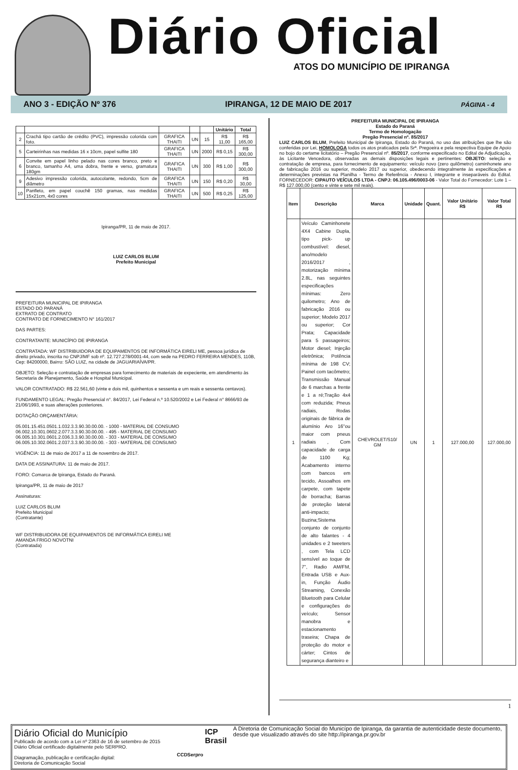Diário Oficial
ATOS DO MUNICÍPIO DE IPIRANGA
ANO 3 - EDIÇÃO Nº 376 IPIRANGA, 12 DE MAIO DE 2017 PÁGINA - 4
| | | | | | Unitário | Total |
| --- | --- | --- | --- | --- | --- | --- |
| 2 | Crachá tipo cartão de crédito (PVC), impressão colorida com foto. | GRAFICA THAITI | UN | 15 | R$ 11,00 | R$ 165,00 |
| 5 | Carteirinhas nas medidas 16 x 10cm, papel sulfite 180 | GRAFICA THAITI | UN | 2000 | R$ 0,15 | R$ 300,00 |
| 6 | Convite em papel linho pelado nas cores branco, preto e branco, tamanho A4, uma dobra, frente e verso, gramatura 180gm | GRAFICA THAITI | UN | 300 | R$ 1,00 | R$ 300,00 |
| 9 | Adesivo impressão colorida, autocolante, redondo, 5cm de diâmetro | GRAFICA THAITI | UN | 150 | R$ 0,20 | R$ 30,00 |
| 10 | Panfleto, em papel couchê 150 gramas, nas medidas 15x21cm, 4x0 cores | GRAFICA THAITI | UN | 500 | R$ 0,25 | R$ 125,00 |
Ipiranga/PR, 11 de maio de 2017.
LUIZ CARLOS BLUM
Prefeito Municipal
PREFEITURA MUNICIPAL DE IPIRANGA
ESTADO DO PARANÁ
EXTRATO DE CONTRATO
CONTRATO DE FORNECIMENTO N° 161/2017
DAS PARTES:
CONTRATANTE: MUNICÍPIO DE IPIRANGA
CONTRATADA: WF DISTRIBUIDORA DE EQUIPAMENTOS DE INFORMÁTICA EIRELI ME, pessoa jurídica de direito privado, inscrita no CNPJ/MF sob nº. 12.727.278/0001-44, com sede na PEDRO FERREIRA MENDES, 110B, Cep: 84200000, Bairro: SÃO LUIZ, na cidade de JAGUARIAÍVA/PR.
OBJETO: Seleção e contratação de empresas para fornecimento de materiais de expeciente, em atendimento às Secretaria de Planejamento, Saúde e Hospital Municipal.
VALOR CONTRATADO: R$ 22.561,60 (vinte e dois mil, quinhentos e sessenta e um reais e sessenta centavos).
FUNDAMENTO LEGAL: Pregão Presencial n°. 84/2017, Lei Federal n.º 10.520/2002 e Lei Federal n° 8666/93 de 21/06/1993, e suas alterações posteriores.
DOTAÇÃO ORÇAMENTÁRIA:
05.001.15.451.0501.1.032.3.3.90.30.00.00. - 1000 - MATERIAL DE CONSUMO
06.002.10.301.0602.2.077.3.3.90.30.00.00. - 495 - MATERIAL DE CONSUMO
06.005.10.301.0601.2.036.3.3.90.30.00.00. - 303 - MATERIAL DE CONSUMO
06.005.10.302.0601.2.037.3.3.90.30.00.00. - 303 - MATERIAL DE CONSUMO
VIGÊNCIA: 11 de maio de 2017 a 11 de novembro de 2017.
DATA DE ASSINATURA: 11 de maio de 2017.
FORO: Comarca de Ipiranga, Estado do Paraná.
Ipiranga/PR, 11 de maio de 2017
Assinaturas:
LUIZ CARLOS BLUM
Prefeito Municipal
(Contratante)
WF DISTRIBUIDORA DE EQUIPAMENTOS DE INFORMÁTICA EIRELI ME
AMANDA FRIGO NOVOTNI
(Contratada)
PREFEITURA MUNICIPAL DE IPIRANGA
Estado do Paraná
Termo de Homologação
Pregão Presencial nº. 85/2017
LUIZ CARLOS BLUM, Prefeito Municipal de Ipiranga, Estado do Paraná, no uso das atribuições que lhe são conferidas por Lei, HOMOLOGA todos os atos praticados pela Srª. Pregoeira e pela respectiva Equipe de Apoio no bojo do certame licitatório – Pregão Presencial nº. 85/2017, conforme especificado no Edital de Adjudicação, às Licitante Vencedora, observadas as demais disposições legais e pertinentes: OBJETO: seleção e contratação de empresa, para fornecimento de equipamento: veículo novo (zero quilômetro) caminhonete ano de fabricação 2016 ou superior, modelo 2017 ou superior, obedecendo integralmente às especificações e determinações previstas na Planilha - Termo de Referência - Anexo I, integrante e inseparáveis do Edital. FORNECEDOR: CIPAUTO VEÍCULOS LTDA - CNPJ: 06.105.496/0003-06 - Valor Total do Fornecedor: Lote 1 – R$ 127.000,00 (cento e vinte e sete mil reais).
| Item | Descrição | Marca | Unidade | Quant. | Valor Unitário R$ | Valor Total R$ |
| --- | --- | --- | --- | --- | --- | --- |
| 1 | Veículo Caminhonete 4X4 Cabine Dupla, tipo pick- up combustível: diesel, ano/modelo 2016/2017 , motorização mínima 2.8L, nas seguintes especificações mínimas: Zero quilometro; Ano de fabricação 2016 ou superior; Modelo 2017 ou superior; Cor Prata; Capacidade para 5 passageiros; Motor diesel; Injeção eletrônica; Potência mínima de 198 CV; Painel com tacômetro; Transmissão Manual de 6 marchas a frente e 1 a ré;Tração 4x4 com reduzida; Pneus radiais, Rodas originais de fábrica de alumínio Aro 16"ou maior com pneus radiais , Com capacidade de carga de 1100 Kg; Acabamento interno com bancos em tecido, Assoalhos em carpete, com tapete de borracha; Barras de proteção lateral anti-impacto; Buzina;Sistema conjunto de conjunto de alto falantes - 4 unidades e 2 tweeters , com Tela LCD sensível ao toque de 7", Radio AM/FM, Entrada USB e Aux-in, Função Áudio Streaming, Conexão Bluetooth para Celular e configurações do veículo; Sensor manobra e estacionamento traseira; Chapa de proteção do motor e cárter; Cintos de segurança dianteiro e | CHEVROLET/S10/ GM | UN | 1 | 127.000,00 | 127.000,00 |
1
Diário Oficial do Município
Publicado de acordo com a Lei nº 2363 de 16 de setembro de 2015
Diário Oficial certificado digitalmente pelo SERPRO.
Diagramação, publicação e certificação digital:
Diretoria de Comunicação Social
CCDSerpro
ICP
Brasil
A Diretoria de Comunicação Social do Municípo de Ipiranga, da garantia de autenticidade deste documento, desde que visualizado através do site http://ipiranga.pr.gov.br